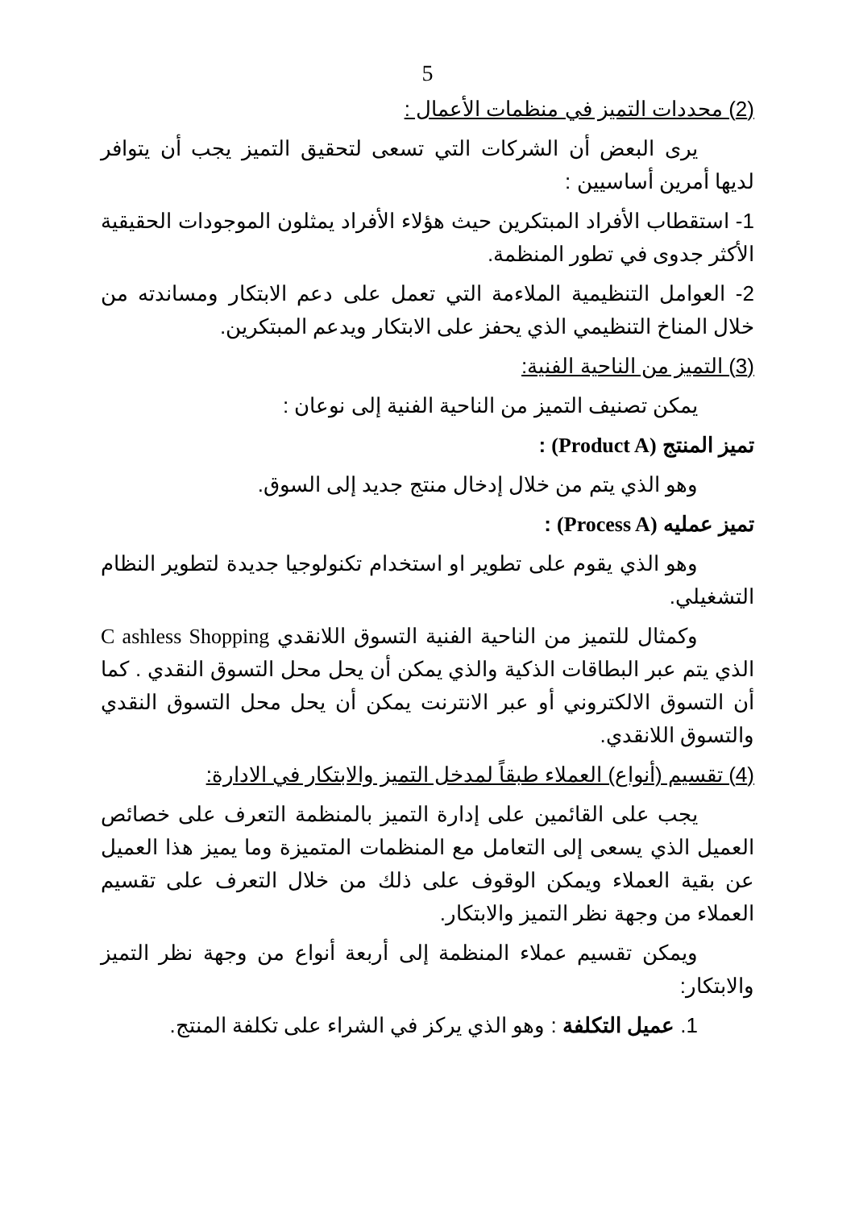5
(2) محددات التميز في منظمات الأعمال :
يرى البعض أن الشركات التي تسعى لتحقيق التميز يجب أن يتوافر لديها أمرين أساسيين :
1- استقطاب الأفراد المبتكرين حيث هؤلاء الأفراد يمثلون الموجودات الحقيقية الأكثر جدوى في تطور المنظمة.
2- العوامل التنظيمية الملاءمة التي تعمل على دعم الابتكار ومساندته من خلال المناخ التنظيمي الذي يحفز على الابتكار ويدعم المبتكرين.
(3) التميز من الناحية الفنية:
يمكن تصنيف التميز من الناحية الفنية إلى نوعان :
تميز المنتج (Product A) :
وهو الذي يتم من خلال إدخال منتج جديد إلى السوق.
تميز عمليه (Process A) :
وهو الذي يقوم على تطوير او استخدام تكنولوجيا جديدة لتطوير النظام التشغيلي.
وكمثال للتميز من الناحية الفنية التسوق اللانقدي C ashless Shopping الذي يتم عبر البطاقات الذكية والذي يمكن أن يحل محل التسوق النقدي . كما أن التسوق الالكتروني أو عبر الانترنت يمكن أن يحل محل التسوق النقدي والتسوق اللانقدي.
(4) تقسيم (أنواع) العملاء طبقاً لمدخل التميز والابتكار في الادارة:
يجب على القائمين على إدارة التميز بالمنظمة التعرف على خصائص العميل الذي يسعى إلى التعامل مع المنظمات المتميزة وما يميز هذا العميل عن بقية العملاء ويمكن الوقوف على ذلك من خلال التعرف على تقسيم العملاء من وجهة نظر التميز والابتكار.
ويمكن تقسيم عملاء المنظمة إلى أربعة أنواع من وجهة نظر التميز والابتكار:
1. عميل التكلفة : وهو الذي يركز في الشراء على تكلفة المنتج.